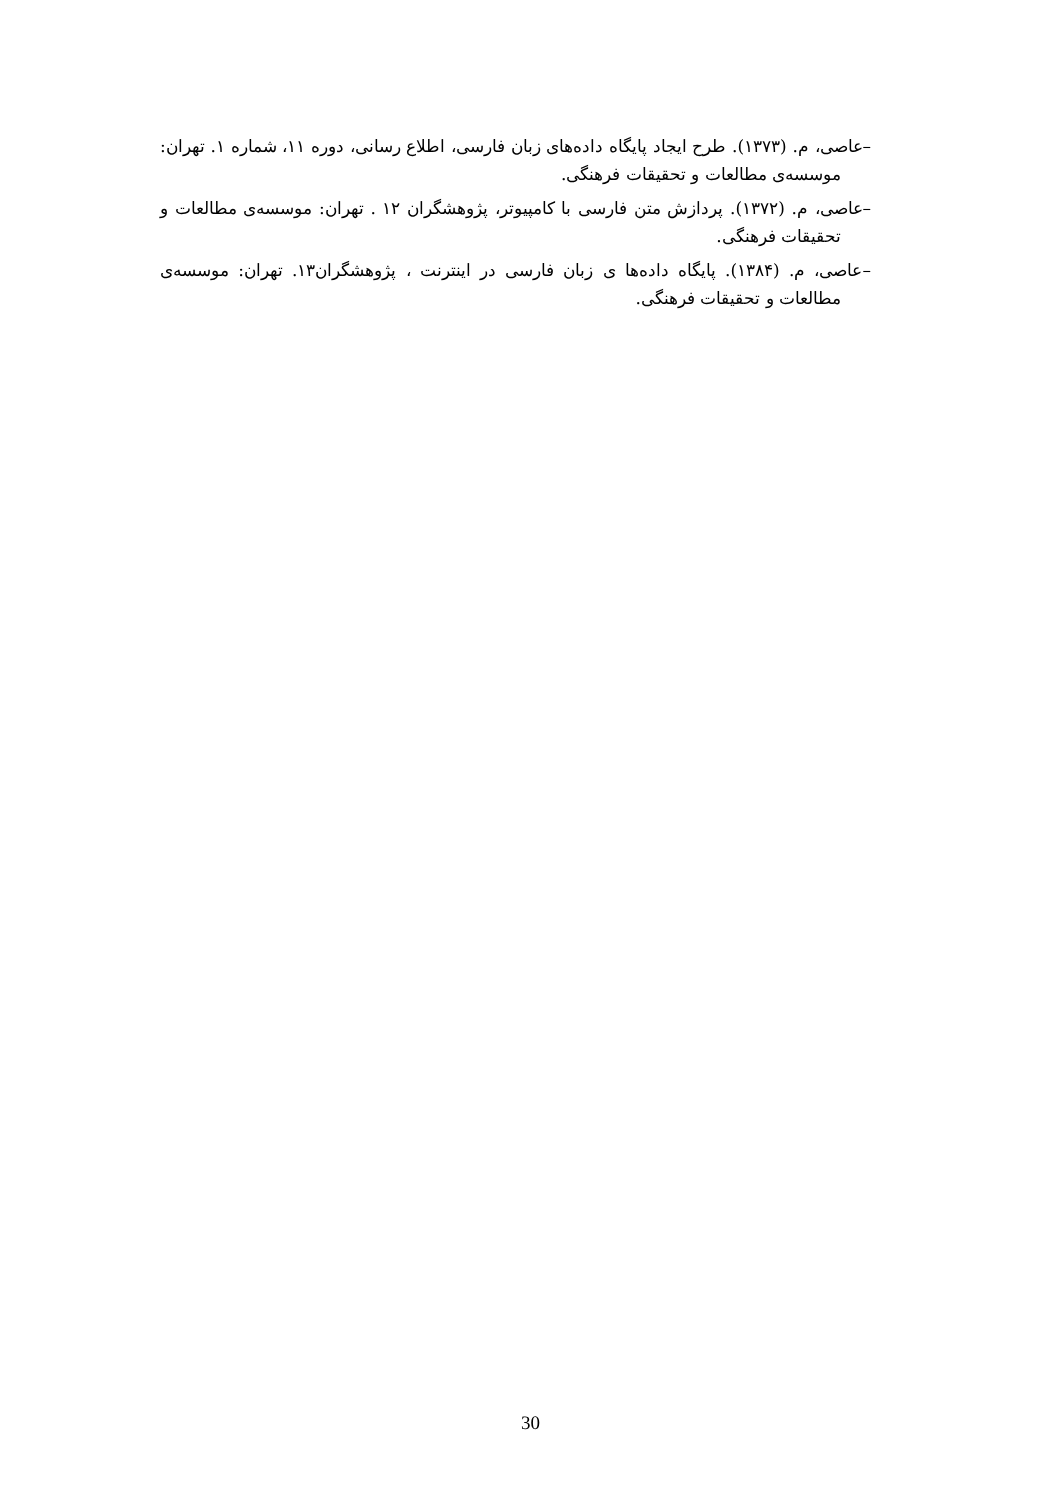–عاصی، م. (۱۳۷۳). طرح ایجاد پایگاه داده‌های زبان فارسی، اطلاع رسانی، دوره ۱۱، شماره ۱. تهران: موسسه‌ی مطالعات و تحقیقات فرهنگی.
–عاصی، م. (۱۳۷۲). پردازش متن فارسی با کامپیوتر، پژوهشگران ۱۲ . تهران: موسسه‌ی مطالعات و تحقیقات فرهنگی.
–عاصی، م. (۱۳۸۴). پایگاه داده‌ها ی زبان فارسی در اینترنت ، پژوهشگران۱۳. تهران: موسسه‌ی مطالعات و تحقیقات فرهنگی.
30